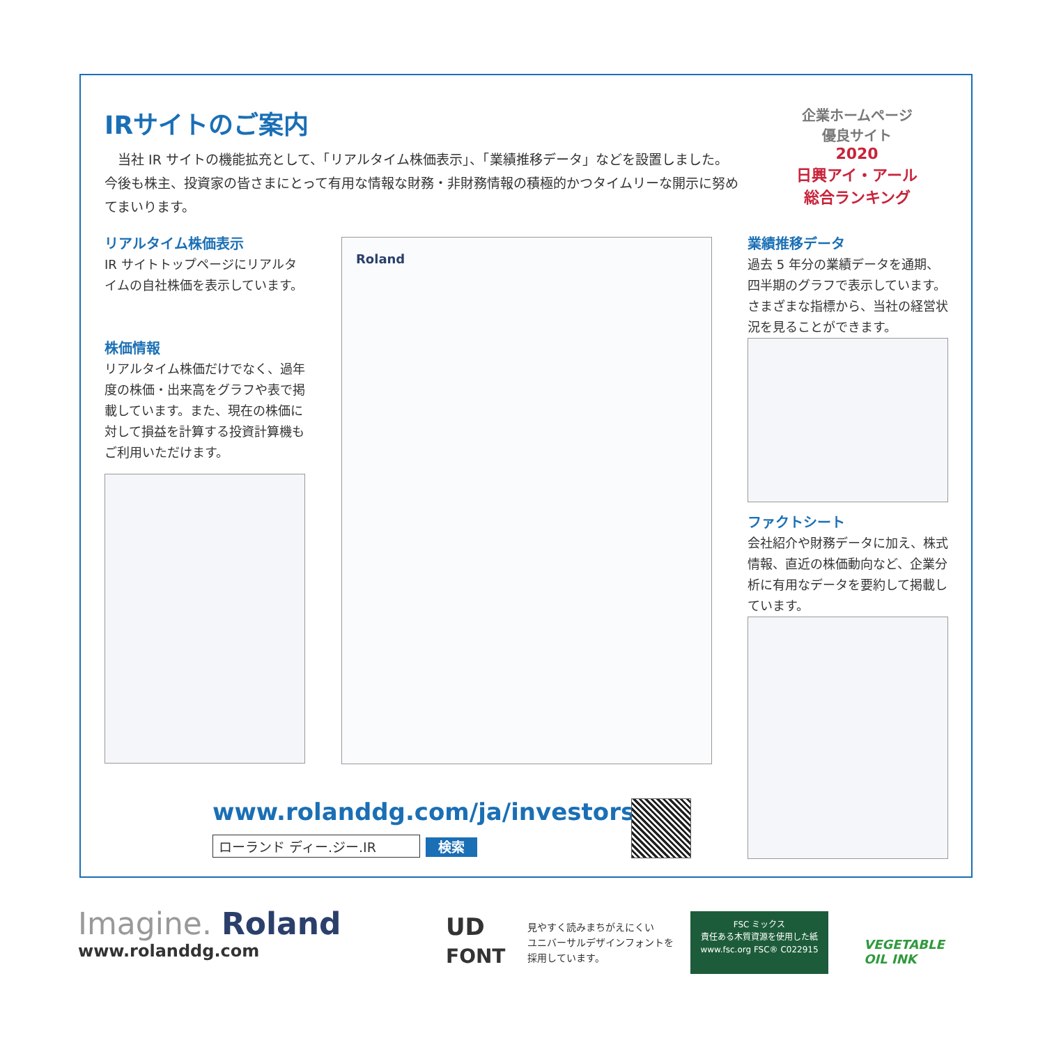IRサイトのご案内
　当社 IR サイトの機能拡充として、「リアルタイム株価表示」、「業績推移データ」などを設置しました。今後も株主、投資家の皆さまにとって有用な情報な財務・非財務情報の積極的かつタイムリーな開示に努めてまいります。
企業ホームページ
優良サイト
2020
日興アイ・アール
総合ランキング
リアルタイム株価表示
IR サイトトップページにリアルタイムの自社株価を表示しています。
株価情報
リアルタイム株価だけでなく、過年度の株価・出来高をグラフや表で掲載しています。また、現在の株価に対して損益を計算する投資計算機もご利用いただけます。
Roland
業績推移データ
過去 5 年分の業績データを通期、四半期のグラフで表示しています。さまざまな指標から、当社の経営状況を見ることができます。
ファクトシート
会社紹介や財務データに加え、株式情報、直近の株価動向など、企業分析に有用なデータを要約して掲載しています。
www.rolanddg.com/ja/investors/
ローランド ディー.ジー.IR 検索
Imagine. Roland
www.rolanddg.com
UD
FONT
見やすく読みまちがえにくい
ユニバーサルデザインフォントを
採用しています。
FSC ミックス
責任ある木質資源を使用した紙
www.fsc.org FSC® C022915
VEGETABLE
OIL INK